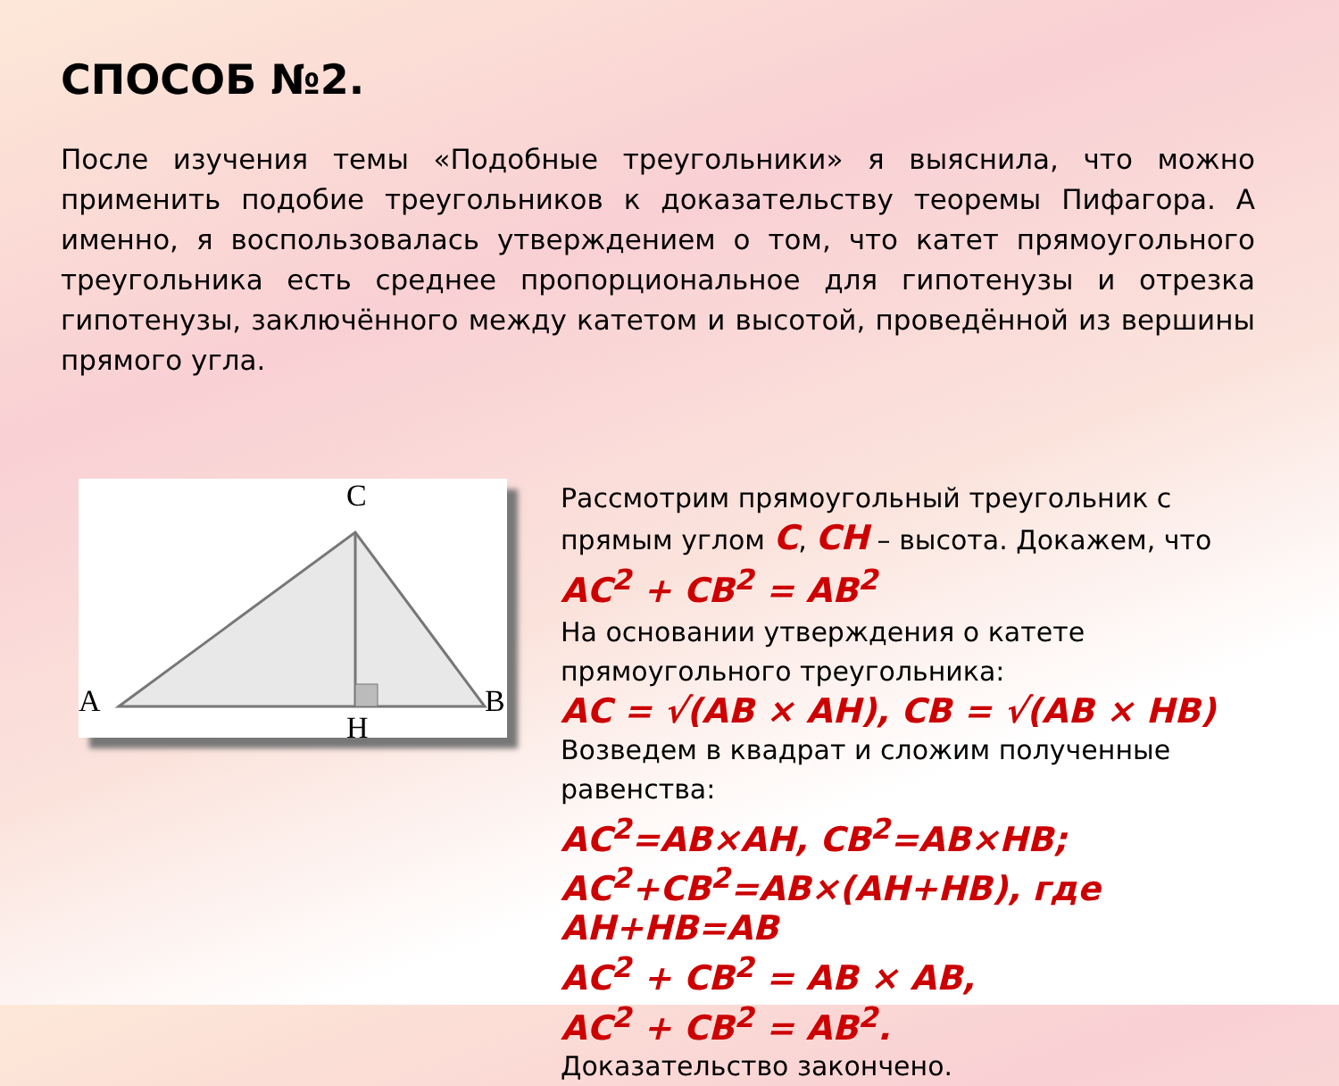СПОСОБ №2.
После изучения темы «Подобные треугольники» я выяснила, что можно применить подобие треугольников к доказательству теоремы Пифагора. А именно, я воспользовалась утверждением о том, что катет прямоугольного треугольника есть среднее пропорциональное для гипотенузы и отрезка гипотенузы, заключённого между катетом и высотой, проведённой из вершины прямого угла.
C
A
B
H
Рассмотрим прямоугольный треугольник с прямым углом C, CH – высота. Докажем, что AC<sup>2</sup> + CB<sup>2</sup> = AB<sup>2</sup>
На основании утверждения о катете прямоугольного треугольника:
AC = √(AB × AH), CB = √(AB × HB)
Возведем в квадрат и сложим полученные равенства:
AC<sup>2</sup>=AB×AH, CB<sup>2</sup>=AB×HB;
AC<sup>2</sup>+CB<sup>2</sup>=AB×(AH+HB), где
AH+HB=AB
AC<sup>2</sup> + CB<sup>2</sup> = AB × AB,
AC<sup>2</sup> + CB<sup>2</sup> = AB<sup>2</sup>.
Доказательство закончено.